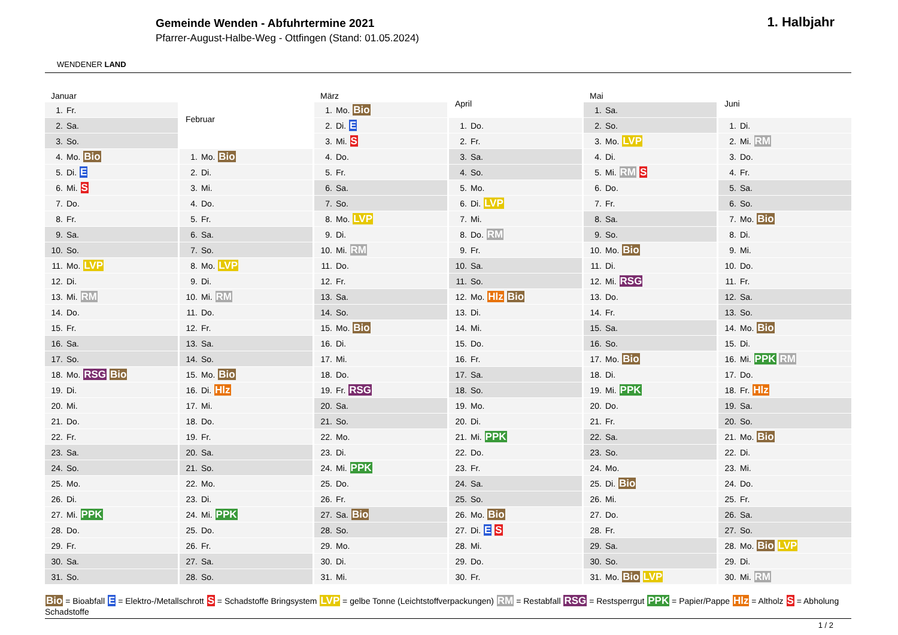WENDENER LAND
Gemeinde Wenden - Abfuhrtermine 2021
Pfarrer-August-Halbe-Weg - Ottfingen (Stand: 01.05.2024)
1. Halbjahr
| Januar | |
| --- | --- |
| 1. | Fr. |
| 2. | Sa. |
| 3. | So. |
| 4. | Mo. Bio |
| 5. | Di. E |
| 6. | Mi. S |
| 7. | Do. |
| 8. | Fr. |
| 9. | Sa. |
| 10. | So. |
| 11. | Mo. LVP |
| 12. | Di. |
| 13. | Mi. RM |
| 14. | Do. |
| 15. | Fr. |
| 16. | Sa. |
| 17. | So. |
| 18. | Mo. RSG Bio |
| 19. | Di. |
| 20. | Mi. |
| 21. | Do. |
| 22. | Fr. |
| 23. | Sa. |
| 24. | So. |
| 25. | Mo. |
| 26. | Di. |
| 27. | Mi. PPK |
| 28. | Do. |
| 29. | Fr. |
| 30. | Sa. |
| 31. | So. |
| Februar | |
| --- | --- |
| 1. | Mo. Bio |
| 2. | Di. |
| 3. | Mi. |
| 4. | Do. |
| 5. | Fr. |
| 6. | Sa. |
| 7. | So. |
| 8. | Mo. LVP |
| 9. | Di. |
| 10. | Mi. RM |
| 11. | Do. |
| 12. | Fr. |
| 13. | Sa. |
| 14. | So. |
| 15. | Mo. Bio |
| 16. | Di. Hlz |
| 17. | Mi. |
| 18. | Do. |
| 19. | Fr. |
| 20. | Sa. |
| 21. | So. |
| 22. | Mo. |
| 23. | Di. |
| 24. | Mi. PPK |
| 25. | Do. |
| 26. | Fr. |
| 27. | Sa. |
| 28. | So. |
| März | |
| --- | --- |
| 1. | Mo. Bio |
| 2. | Di. E |
| 3. | Mi. S |
| 4. | Do. |
| 5. | Fr. |
| 6. | Sa. |
| 7. | So. |
| 8. | Mo. LVP |
| 9. | Di. |
| 10. | Mi. RM |
| 11. | Do. |
| 12. | Fr. |
| 13. | Sa. |
| 14. | So. |
| 15. | Mo. Bio |
| 16. | Di. |
| 17. | Mi. |
| 18. | Do. |
| 19. | Fr. RSG |
| 20. | Sa. |
| 21. | So. |
| 22. | Mo. |
| 23. | Di. |
| 24. | Mi. PPK |
| 25. | Do. |
| 26. | Fr. |
| 27. | Sa. Bio |
| 28. | So. |
| 29. | Mo. |
| 30. | Di. |
| 31. | Mi. |
| April | |
| --- | --- |
| 1. | Do. |
| 2. | Fr. |
| 3. | Sa. |
| 4. | So. |
| 5. | Mo. |
| 6. | Di. LVP |
| 7. | Mi. |
| 8. | Do. RM |
| 9. | Fr. |
| 10. | Sa. |
| 11. | So. |
| 12. | Mo. Hlz Bio |
| 13. | Di. |
| 14. | Mi. |
| 15. | Do. |
| 16. | Fr. |
| 17. | Sa. |
| 18. | So. |
| 19. | Mo. |
| 20. | Di. |
| 21. | Mi. PPK |
| 22. | Do. |
| 23. | Fr. |
| 24. | Sa. |
| 25. | So. |
| 26. | Mo. Bio |
| 27. | Di. E S |
| 28. | Mi. |
| 29. | Do. |
| 30. | Fr. |
| Mai | |
| --- | --- |
| 1. | Sa. |
| 2. | So. |
| 3. | Mo. LVP |
| 4. | Di. |
| 5. | Mi. RM S |
| 6. | Do. |
| 7. | Fr. |
| 8. | Sa. |
| 9. | So. |
| 10. | Mo. Bio |
| 11. | Di. |
| 12. | Mi. RSG |
| 13. | Do. |
| 14. | Fr. |
| 15. | Sa. |
| 16. | So. |
| 17. | Mo. Bio |
| 18. | Di. |
| 19. | Mi. PPK |
| 20. | Do. |
| 21. | Fr. |
| 22. | Sa. |
| 23. | So. |
| 24. | Mo. |
| 25. | Di. Bio |
| 26. | Mi. |
| 27. | Do. |
| 28. | Fr. |
| 29. | Sa. |
| 30. | So. |
| 31. | Mo. Bio LVP |
| Juni | |
| --- | --- |
| 1. | Di. |
| 2. | Mi. RM |
| 3. | Do. |
| 4. | Fr. |
| 5. | Sa. |
| 6. | So. |
| 7. | Mo. Bio |
| 8. | Di. |
| 9. | Mi. |
| 10. | Do. |
| 11. | Fr. |
| 12. | Sa. |
| 13. | So. |
| 14. | Mo. Bio |
| 15. | Di. |
| 16. | Mi. PPK RM |
| 17. | Do. |
| 18. | Fr. Hlz |
| 19. | Sa. |
| 20. | So. |
| 21. | Mo. Bio |
| 22. | Di. |
| 23. | Mi. |
| 24. | Do. |
| 25. | Fr. |
| 26. | Sa. |
| 27. | So. |
| 28. | Mo. Bio LVP |
| 29. | Di. |
| 30. | Mi. RM |
Bio = Bioabfall E = Elektro-/Metallschrott S = Schadstoffe Bringsystem LVP = gelbe Tonne (Leichtstoffverpackungen) RM = Restabfall RSG = Restsperrgut PPK = Papier/Pappe Hlz = Altholz S = Abholung Schadstoffe
1 / 2